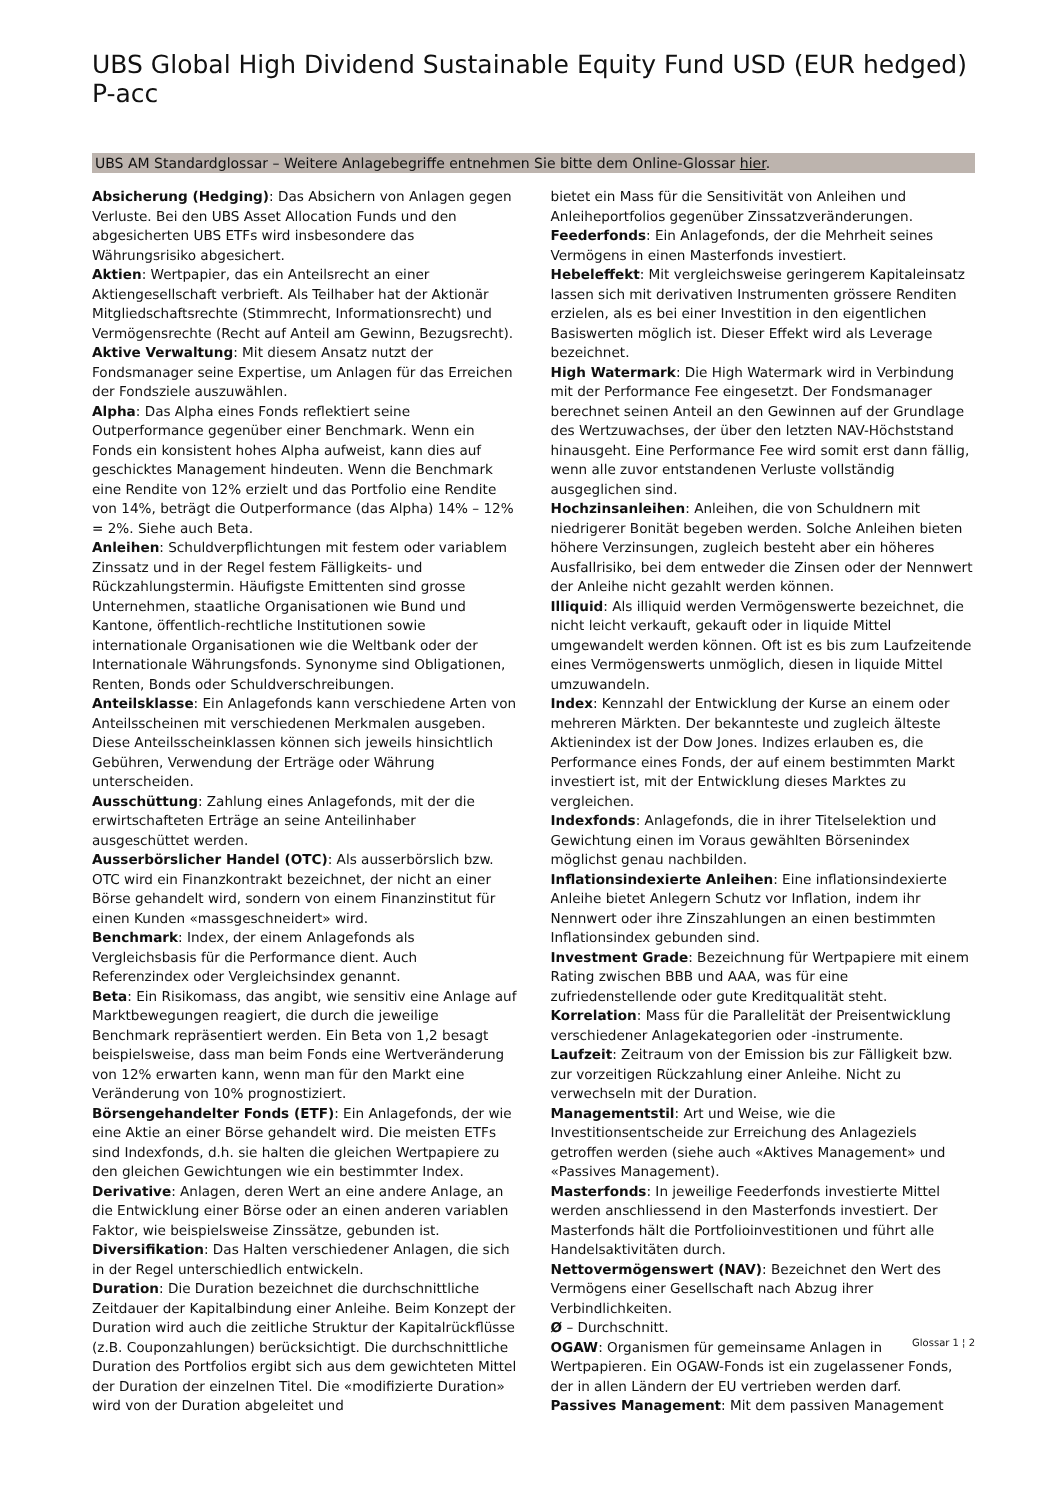UBS Global High Dividend Sustainable Equity Fund USD (EUR hedged) P-acc
UBS AM Standardglossar – Weitere Anlagebegriffe entnehmen Sie bitte dem Online-Glossar hier.
Absicherung (Hedging): Das Absichern von Anlagen gegen Verluste. Bei den UBS Asset Allocation Funds und den abgesicherten UBS ETFs wird insbesondere das Währungsrisiko abgesichert.
Aktien: Wertpapier, das ein Anteilsrecht an einer Aktiengesellschaft verbrieft. Als Teilhaber hat der Aktionär Mitgliedschaftsrechte (Stimmrecht, Informationsrecht) und Vermögensrechte (Recht auf Anteil am Gewinn, Bezugsrecht).
Aktive Verwaltung: Mit diesem Ansatz nutzt der Fondsmanager seine Expertise, um Anlagen für das Erreichen der Fondsziele auszuwählen.
Alpha: Das Alpha eines Fonds reflektiert seine Outperformance gegenüber einer Benchmark. Wenn ein Fonds ein konsistent hohes Alpha aufweist, kann dies auf geschicktes Management hindeuten. Wenn die Benchmark eine Rendite von 12% erzielt und das Portfolio eine Rendite von 14%, beträgt die Outperformance (das Alpha) 14% – 12% = 2%. Siehe auch Beta.
Anleihen: Schuldverpflichtungen mit festem oder variablem Zinssatz und in der Regel festem Fälligkeits- und Rückzahlungstermin. Häufigste Emittenten sind grosse Unternehmen, staatliche Organisationen wie Bund und Kantone, öffentlich-rechtliche Institutionen sowie internationale Organisationen wie die Weltbank oder der Internationale Währungsfonds. Synonyme sind Obligationen, Renten, Bonds oder Schuldverschreibungen.
Anteilsklasse: Ein Anlagefonds kann verschiedene Arten von Anteilsscheinen mit verschiedenen Merkmalen ausgeben. Diese Anteilsscheinklassen können sich jeweils hinsichtlich Gebühren, Verwendung der Erträge oder Währung unterscheiden.
Ausschüttung: Zahlung eines Anlagefonds, mit der die erwirtschafteten Erträge an seine Anteilinhaber ausgeschüttet werden.
Ausserbörslicher Handel (OTC): Als ausserbörslich bzw. OTC wird ein Finanzkontrakt bezeichnet, der nicht an einer Börse gehandelt wird, sondern von einem Finanzinstitut für einen Kunden «massgeschneidert» wird.
Benchmark: Index, der einem Anlagefonds als Vergleichsbasis für die Performance dient. Auch Referenzindex oder Vergleichsindex genannt.
Beta: Ein Risikomass, das angibt, wie sensitiv eine Anlage auf Marktbewegungen reagiert, die durch die jeweilige Benchmark repräsentiert werden. Ein Beta von 1,2 besagt beispielsweise, dass man beim Fonds eine Wertveränderung von 12% erwarten kann, wenn man für den Markt eine Veränderung von 10% prognostiziert.
Börsengehandelter Fonds (ETF): Ein Anlagefonds, der wie eine Aktie an einer Börse gehandelt wird. Die meisten ETFs sind Indexfonds, d.h. sie halten die gleichen Wertpapiere zu den gleichen Gewichtungen wie ein bestimmter Index.
Derivative: Anlagen, deren Wert an eine andere Anlage, an die Entwicklung einer Börse oder an einen anderen variablen Faktor, wie beispielsweise Zinssätze, gebunden ist.
Diversifikation: Das Halten verschiedener Anlagen, die sich in der Regel unterschiedlich entwickeln.
Duration: Die Duration bezeichnet die durchschnittliche Zeitdauer der Kapitalbindung einer Anleihe. Beim Konzept der Duration wird auch die zeitliche Struktur der Kapitalrückflüsse (z.B. Couponzahlungen) berücksichtigt. Die durchschnittliche Duration des Portfolios ergibt sich aus dem gewichteten Mittel der Duration der einzelnen Titel. Die «modifizierte Duration» wird von der Duration abgeleitet und
bietet ein Mass für die Sensitivität von Anleihen und Anleiheportfolios gegenüber Zinssatzveränderungen.
Feederfonds: Ein Anlagefonds, der die Mehrheit seines Vermögens in einen Masterfonds investiert.
Hebeleffekt: Mit vergleichsweise geringerem Kapitaleinsatz lassen sich mit derivativen Instrumenten grössere Renditen erzielen, als es bei einer Investition in den eigentlichen Basiswerten möglich ist. Dieser Effekt wird als Leverage bezeichnet.
High Watermark: Die High Watermark wird in Verbindung mit der Performance Fee eingesetzt. Der Fondsmanager berechnet seinen Anteil an den Gewinnen auf der Grundlage des Wertzuwachses, der über den letzten NAV-Höchststand hinausgeht. Eine Performance Fee wird somit erst dann fällig, wenn alle zuvor entstandenen Verluste vollständig ausgeglichen sind.
Hochzinsanleihen: Anleihen, die von Schuldnern mit niedrigerer Bonität begeben werden. Solche Anleihen bieten höhere Verzinsungen, zugleich besteht aber ein höheres Ausfallrisiko, bei dem entweder die Zinsen oder der Nennwert der Anleihe nicht gezahlt werden können.
Illiquid: Als illiquid werden Vermögenswerte bezeichnet, die nicht leicht verkauft, gekauft oder in liquide Mittel umgewandelt werden können. Oft ist es bis zum Laufzeitende eines Vermögenswerts unmöglich, diesen in liquide Mittel umzuwandeln.
Index: Kennzahl der Entwicklung der Kurse an einem oder mehreren Märkten. Der bekannteste und zugleich älteste Aktienindex ist der Dow Jones. Indizes erlauben es, die Performance eines Fonds, der auf einem bestimmten Markt investiert ist, mit der Entwicklung dieses Marktes zu vergleichen.
Indexfonds: Anlagefonds, die in ihrer Titelselektion und Gewichtung einen im Voraus gewählten Börsenindex möglichst genau nachbilden.
Inflationsindexierte Anleihen: Eine inflationsindexierte Anleihe bietet Anlegern Schutz vor Inflation, indem ihr Nennwert oder ihre Zinszahlungen an einen bestimmten Inflationsindex gebunden sind.
Investment Grade: Bezeichnung für Wertpapiere mit einem Rating zwischen BBB und AAA, was für eine zufriedenstellende oder gute Kreditqualität steht.
Korrelation: Mass für die Parallelität der Preisentwicklung verschiedener Anlagekategorien oder -instrumente.
Laufzeit: Zeitraum von der Emission bis zur Fälligkeit bzw. zur vorzeitigen Rückzahlung einer Anleihe. Nicht zu verwechseln mit der Duration.
Managementstil: Art und Weise, wie die Investitionsentscheide zur Erreichung des Anlageziels getroffen werden (siehe auch «Aktives Management» und «Passives Management).
Masterfonds: In jeweilige Feederfonds investierte Mittel werden anschliessend in den Masterfonds investiert. Der Masterfonds hält die Portfolioinvestitionen und führt alle Handelsaktivitäten durch.
Nettovermögenswert (NAV): Bezeichnet den Wert des Vermögens einer Gesellschaft nach Abzug ihrer Verbindlichkeiten.
Ø – Durchschnitt.
OGAW: Organismen für gemeinsame Anlagen in Wertpapieren. Ein OGAW-Fonds ist ein zugelassener Fonds, der in allen Ländern der EU vertrieben werden darf.
Passives Management: Mit dem passiven Management
Glossar 1 ¦ 2